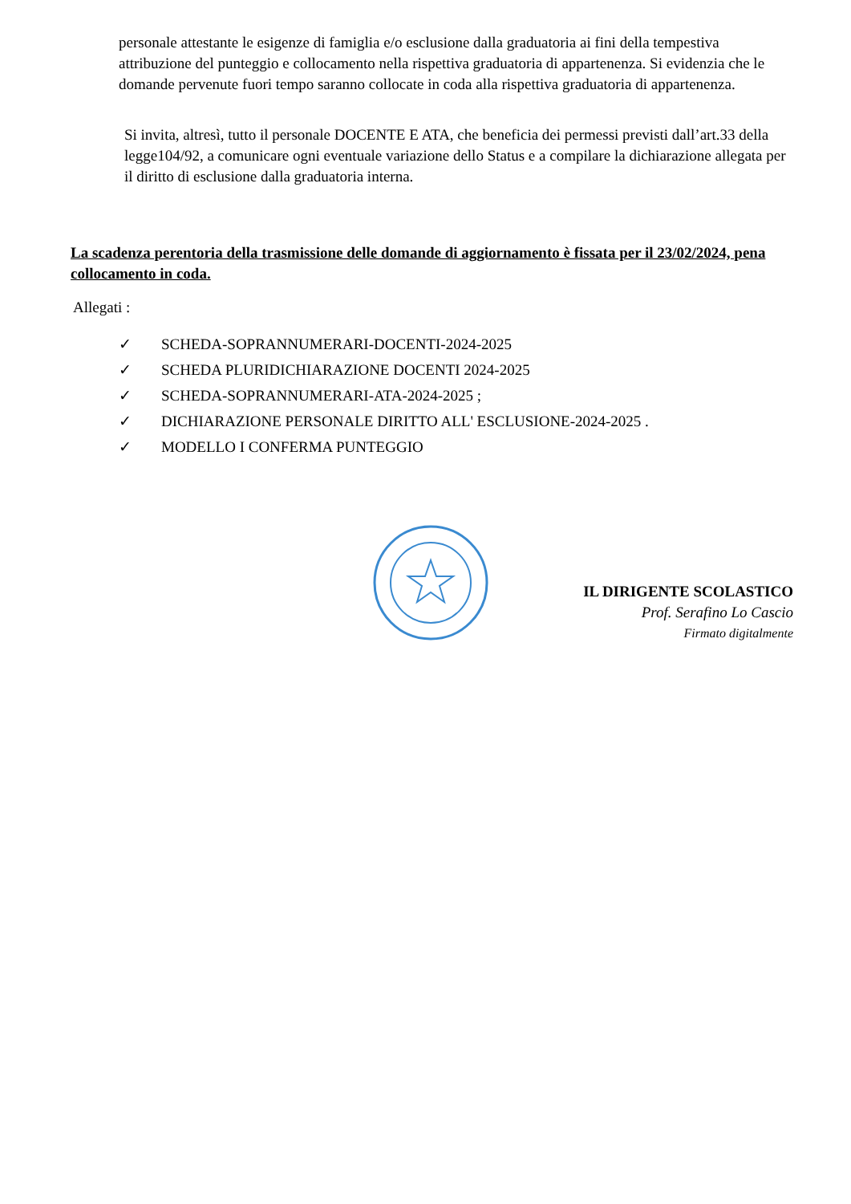personale attestante le esigenze di famiglia e/o esclusione dalla graduatoria ai fini della tempestiva attribuzione del punteggio e collocamento nella rispettiva graduatoria di appartenenza. Si evidenzia che le domande pervenute fuori tempo saranno collocate in coda alla rispettiva graduatoria di appartenenza.
Si invita, altresì, tutto il personale DOCENTE E ATA, che beneficia dei permessi previsti dall’art.33 della legge104/92, a comunicare ogni eventuale variazione dello Status e a compilare la dichiarazione allegata per il diritto di esclusione dalla graduatoria interna.
La scadenza perentoria della trasmissione delle domande di aggiornamento è fissata per il 23/02/2024, pena collocamento in coda.
Allegati :
✓ SCHEDA-SOPRANNUMERARI-DOCENTI-2024-2025
✓ SCHEDA PLURIDICHIARAZIONE DOCENTI 2024-2025
✓ SCHEDA-SOPRANNUMERARI-ATA-2024-2025 ;
✓ DICHIARAZIONE PERSONALE DIRITTO ALL' ESCLUSIONE-2024-2025 .
✓ MODELLO I CONFERMA PUNTEGGIO
IL DIRIGENTE SCOLASTICO
Prof. Serafino Lo Cascio
Firmato digitalmente